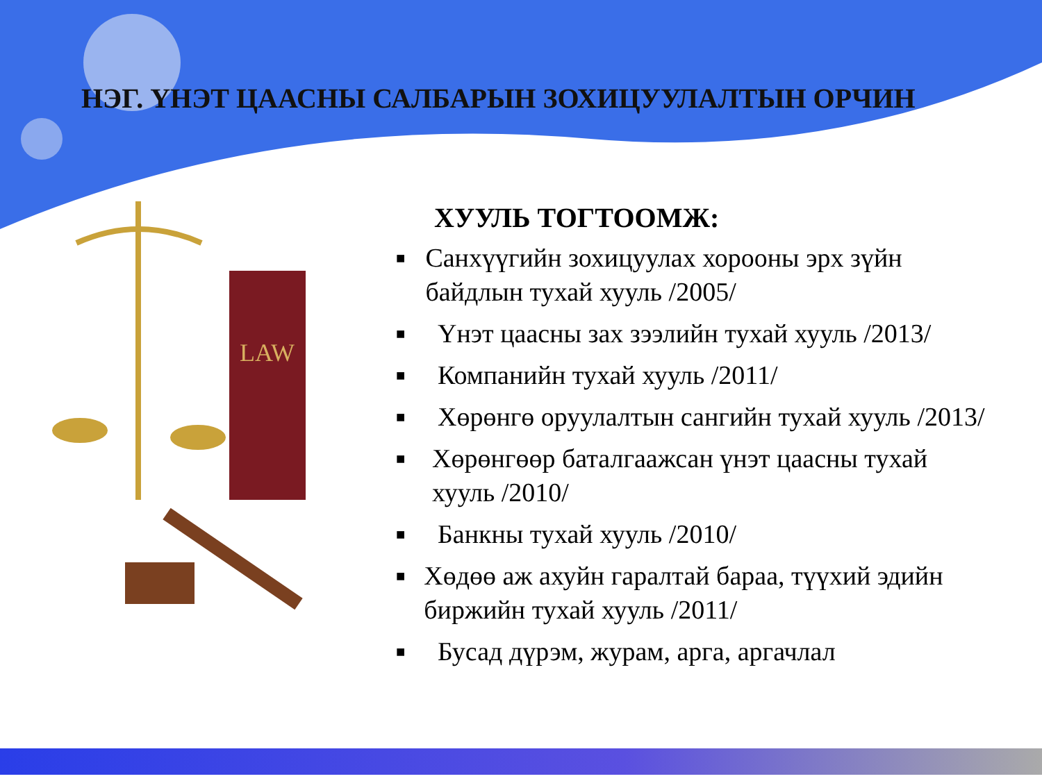НЭГ. ҮНЭТ ЦААСНЫ САЛБАРЫН ЗОХИЦУУЛАЛТЫН ОРЧИН
LAW
ХУУЛЬ ТОГТООМЖ:
■ Санхүүгийн зохицуулах хорооны эрх зүйн байдлын тухай хууль /2005/
■ Үнэт цаасны зах зээлийн тухай хууль /2013/
■ Компанийн тухай хууль /2011/
■ Хөрөнгө оруулалтын сангийн тухай хууль /2013/
■ Хөрөнгөөр баталгаажсан үнэт цаасны тухай хууль /2010/
■ Банкны тухай хууль /2010/
■ Хөдөө аж ахуйн гаралтай бараа, түүхий эдийн биржийн тухай хууль /2011/
■ Бусад дүрэм, журам, арга, аргачлал